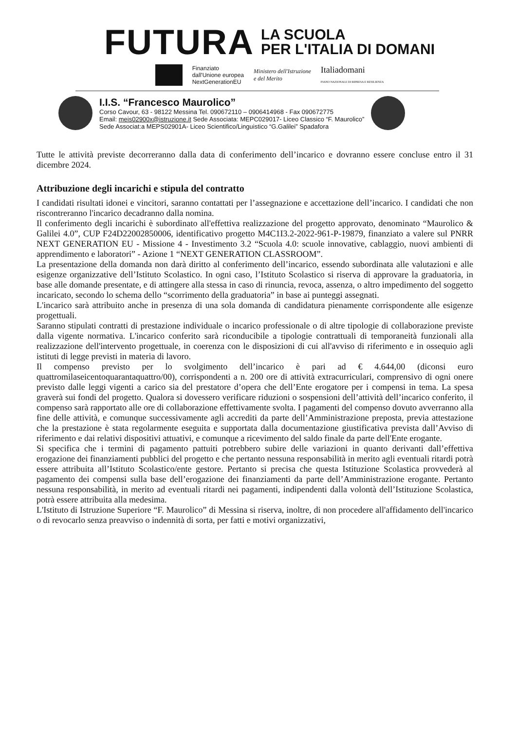FUTURA
LA SCUOLA
PER L'ITALIA DI DOMANI
Finanziato
dall'Unione europea
NextGenerationEU Ministero dell'Istruzione
e del Merito Italiadomani
PIANO NAZIONALE DI RIPRESA E RESILIENZA
I.I.S. “Francesco Maurolico”
Corso Cavour, 63 - 98122 Messina Tel. 090672110 – 0906414968 - Fax 090672775
Email: meis02900x@istruzione.it Sede Associata: MEPC029017- Liceo Classico “F. Maurolico”
Sede Associat:a MEPS02901A- Liceo Scientifico/Linguistico “G.Galilei” Spadafora
Tutte le attività previste decorreranno dalla data di conferimento dell’incarico e dovranno essere concluse entro il 31 dicembre 2024.
Attribuzione degli incarichi e stipula del contratto
I candidati risultati idonei e vincitori, saranno contattati per l’assegnazione e accettazione dell’incarico. I candidati che non riscontreranno l'incarico decadranno dalla nomina.
Il conferimento degli incarichi è subordinato all'effettiva realizzazione del progetto approvato, denominato “Maurolico & Galilei 4.0”, CUP F24D22002850006, identificativo progetto M4C1I3.2-2022-961-P-19879, finanziato a valere sul PNRR NEXT GENERATION EU - Missione 4 - Investimento 3.2 “Scuola 4.0: scuole innovative, cablaggio, nuovi ambienti di apprendimento e laboratori” - Azione 1 “NEXT GENERATION CLASSROOM”.
La presentazione della domanda non darà diritto al conferimento dell’incarico, essendo subordinata alle valutazioni e alle esigenze organizzative dell’Istituto Scolastico. In ogni caso, l’Istituto Scolastico si riserva di approvare la graduatoria, in base alle domande presentate, e di attingere alla stessa in caso di rinuncia, revoca, assenza, o altro impedimento del soggetto incaricato, secondo lo schema dello “scorrimento della graduatoria” in base ai punteggi assegnati.
L'incarico sarà attribuito anche in presenza di una sola domanda di candidatura pienamente corrispondente alle esigenze progettuali.
Saranno stipulati contratti di prestazione individuale o incarico professionale o di altre tipologie di collaborazione previste dalla vigente normativa. L'incarico conferito sarà riconducibile a tipologie contrattuali di temporaneità funzionali alla realizzazione dell'intervento progettuale, in coerenza con le disposizioni di cui all'avviso di riferimento e in ossequio agli istituti di legge previsti in materia di lavoro.
Il compenso previsto per lo svolgimento dell’incarico è pari ad € 4.644,00 (diconsi euro quattromilaseicentoquarantaquattro/00), corrispondenti a n. 200 ore di attività extracurriculari, comprensivo di ogni onere previsto dalle leggi vigenti a carico sia del prestatore d’opera che dell’Ente erogatore per i compensi in tema. La spesa graverà sui fondi del progetto. Qualora si dovessero verificare riduzioni o sospensioni dell’attività dell’incarico conferito, il compenso sarà rapportato alle ore di collaborazione effettivamente svolta. I pagamenti del compenso dovuto avverranno alla fine delle attività, e comunque successivamente agli accrediti da parte dell’Amministrazione preposta, previa attestazione che la prestazione è stata regolarmente eseguita e supportata dalla documentazione giustificativa prevista dall’Avviso di riferimento e dai relativi dispositivi attuativi, e comunque a ricevimento del saldo finale da parte dell'Ente erogante.
Si specifica che i termini di pagamento pattuiti potrebbero subire delle variazioni in quanto derivanti dall’effettiva erogazione dei finanziamenti pubblici del progetto e che pertanto nessuna responsabilità in merito agli eventuali ritardi potrà essere attribuita all’Istituto Scolastico/ente gestore. Pertanto si precisa che questa Istituzione Scolastica provvederà al pagamento dei compensi sulla base dell’erogazione dei finanziamenti da parte dell’Amministrazione erogante. Pertanto nessuna responsabilità, in merito ad eventuali ritardi nei pagamenti, indipendenti dalla volontà dell’Istituzione Scolastica, potrà essere attribuita alla medesima.
L'Istituto di Istruzione Superiore “F. Maurolico” di Messina si riserva, inoltre, di non procedere all'affidamento dell'incarico o di revocarlo senza preavviso o indennità di sorta, per fatti e motivi organizzativi,